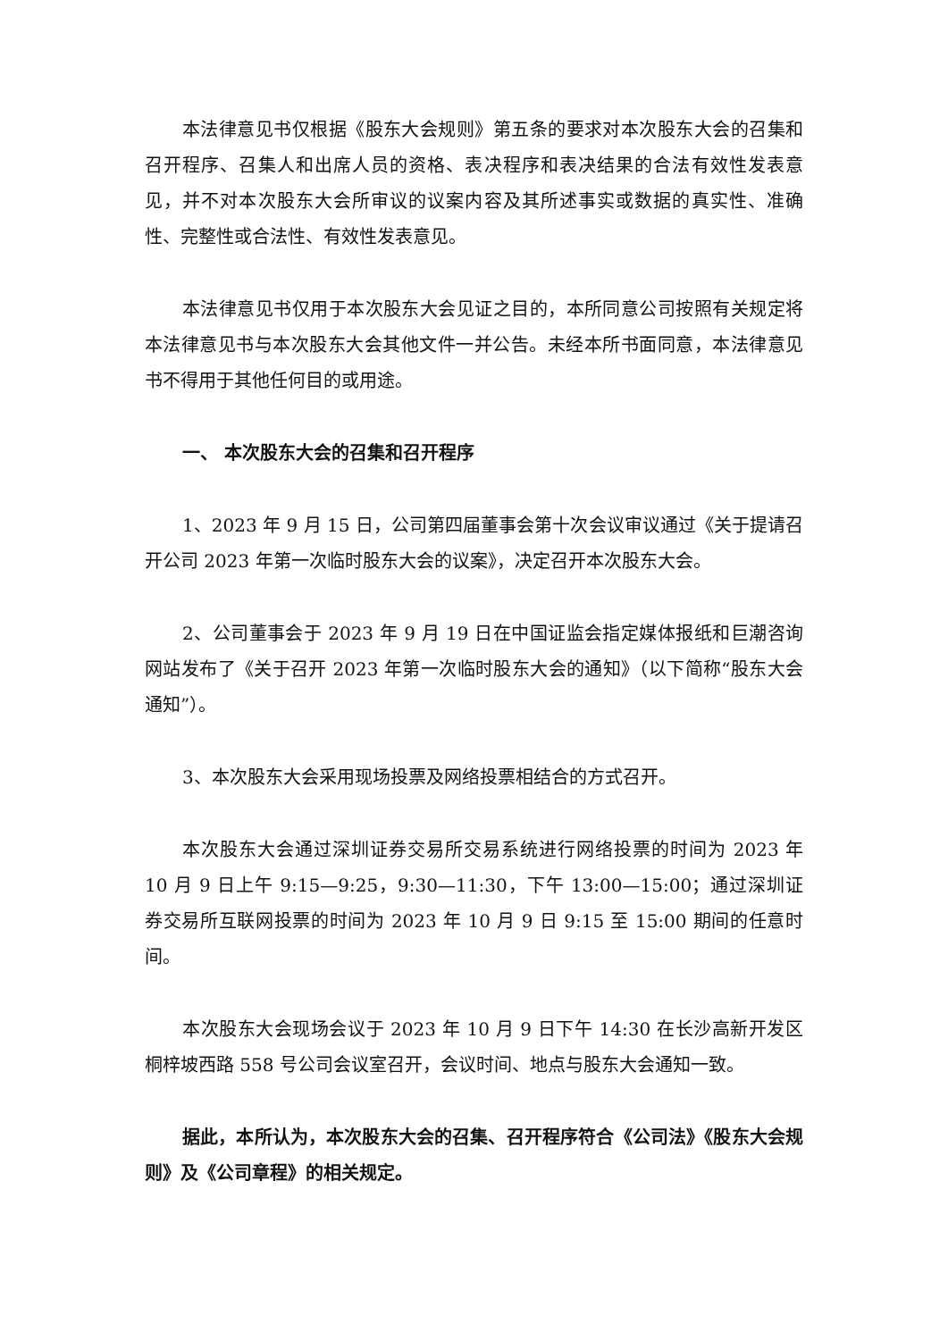本法律意见书仅根据《股东大会规则》第五条的要求对本次股东大会的召集和召开程序、召集人和出席人员的资格、表决程序和表决结果的合法有效性发表意见，并不对本次股东大会所审议的议案内容及其所述事实或数据的真实性、准确性、完整性或合法性、有效性发表意见。
本法律意见书仅用于本次股东大会见证之目的，本所同意公司按照有关规定将本法律意见书与本次股东大会其他文件一并公告。未经本所书面同意，本法律意见书不得用于其他任何目的或用途。
一、 本次股东大会的召集和召开程序
1、2023 年 9 月 15 日，公司第四届董事会第十次会议审议通过《关于提请召开公司 2023 年第一次临时股东大会的议案》，决定召开本次股东大会。
2、公司董事会于 2023 年 9 月 19 日在中国证监会指定媒体报纸和巨潮咨询网站发布了《关于召开 2023 年第一次临时股东大会的通知》（以下简称“股东大会通知”）。
3、本次股东大会采用现场投票及网络投票相结合的方式召开。
本次股东大会通过深圳证券交易所交易系统进行网络投票的时间为 2023 年 10 月 9 日上午 9:15—9:25，9:30—11:30，下午 13:00—15:00；通过深圳证券交易所互联网投票的时间为 2023 年 10 月 9 日 9:15 至 15:00 期间的任意时间。
本次股东大会现场会议于 2023 年 10 月 9 日下午 14:30 在长沙高新开发区桐梓坡西路 558 号公司会议室召开，会议时间、地点与股东大会通知一致。
据此，本所认为，本次股东大会的召集、召开程序符合《公司法》《股东大会规则》及《公司章程》的相关规定。